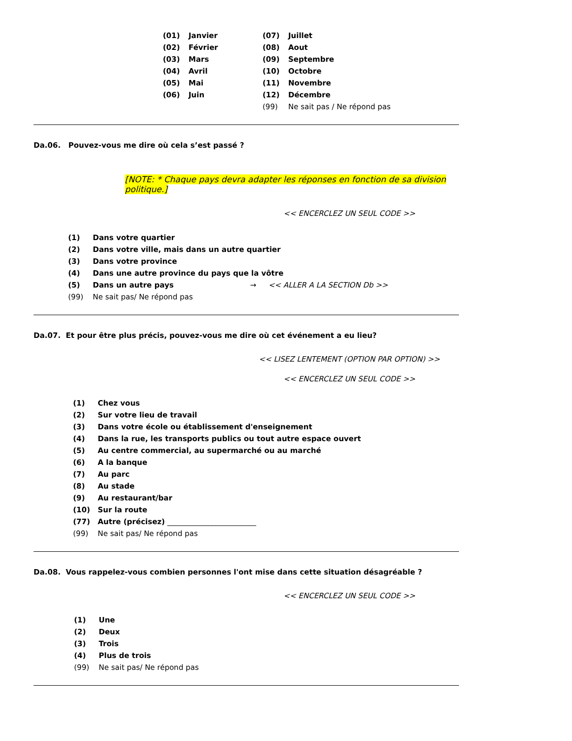| (01) | Janvier | (07) | Juillet |
| (02) | Février | (08) | Aout |
| (03) | Mars | (09) | Septembre |
| (04) | Avril | (10) | Octobre |
| (05) | Mai | (11) | Novembre |
| (06) | Juin | (12) | Décembre |
| | | (99) | Ne sait pas / Ne répond pas |
Da.06. Pouvez-vous me dire où cela s’est passé ?
[NOTE: * Chaque pays devra adapter les réponses en fonction de sa division politique.]
<< ENCERCLEZ UN SEUL CODE >>
| (1) | Dans votre quartier |
| (2) | Dans votre ville, mais dans un autre quartier |
| (3) | Dans votre province |
| (4) | Dans une autre province du pays que la vôtre |
| (5) | Dans un autre pays → << ALLER A LA SECTION Db >> |
| (99) | Ne sait pas/ Ne répond pas |
Da.07. Et pour être plus précis, pouvez-vous me dire où cet événement a eu lieu?
<< LISEZ LENTEMENT (OPTION PAR OPTION) >>
<< ENCERCLEZ UN SEUL CODE >>
| (1) | Chez vous |
| (2) | Sur votre lieu de travail |
| (3) | Dans votre école ou établissement d'enseignement |
| (4) | Dans la rue, les transports publics ou tout autre espace ouvert |
| (5) | Au centre commercial, au supermarché ou au marché |
| (6) | A la banque |
| (7) | Au parc |
| (8) | Au stade |
| (9) | Au restaurant/bar |
| (10) | Sur la route |
| (77) | Autre (précisez) ________________________ |
| (99) | Ne sait pas/ Ne répond pas |
Da.08. Vous rappelez-vous combien personnes l'ont mise dans cette situation désagréable ?
<< ENCERCLEZ UN SEUL CODE >>
| (1) | Une |
| (2) | Deux |
| (3) | Trois |
| (4) | Plus de trois |
| (99) | Ne sait pas/ Ne répond pas |